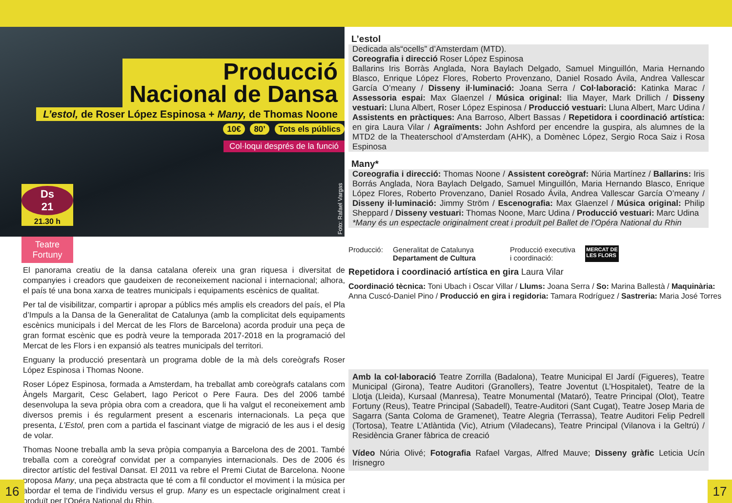Producció
Nacional de Dansa
L’estol, de Roser López Espinosa + Many, de Thomas Noone
10€ 80’ Tots els públics
Col·loqui després de la funció
Ds
21
21.30 h
Foto: Rafael Vargas
Teatre
Fortuny
El panorama creatiu de la dansa catalana ofereix una gran riquesa i diversitat de companyies i creadors que gaudeixen de reconeixement nacional i internacional; alhora, el país té una bona xarxa de teatres municipals i equipaments escènics de qualitat.
Per tal de visibilitzar, compartir i apropar a públics més amplis els creadors del país, el Pla d’Impuls a la Dansa de la Generalitat de Catalunya (amb la complicitat dels equipaments escènics municipals i del Mercat de les Flors de Barcelona) acorda produir una peça de gran format escènic que es podrà veure la temporada 2017-2018 en la programació del Mercat de les Flors i en expansió als teatres municipals del territori.
Enguany la producció presentarà un programa doble de la mà dels coreògrafs Roser López Espinosa i Thomas Noone.
Roser López Espinosa, formada a Amsterdam, ha treballat amb coreògrafs catalans com Àngels Margarit, Cesc Gelabert, Iago Pericot o Pere Faura. Des del 2006 també desenvolupa la seva pròpia obra com a creadora, que li ha valgut el reconeixement amb diversos premis i és regularment present a escenaris internacionals. La peça que presenta, L’Estol, pren com a partida el fascinant viatge de migració de les aus i el desig de volar.
Thomas Noone treballa amb la seva pròpia companyia a Barcelona des de 2001. També treballa com a coreògraf convidat per a companyies internacionals. Des de 2006 és director artístic del festival Dansat. El 2011 va rebre el Premi Ciutat de Barcelona. Noone proposa Many, una peça abstracta que té com a fil conductor el moviment i la música per abordar el tema de l’individu versus el grup. Many es un espectacle originalment creat i produït per l’Opéra National du Rhin.
16
L’estol
Dedicada als“ocells” d’Amsterdam (MTD).
Coreografia i direcció Roser López Espinosa
Ballarins Iris Borràs Anglada, Nora Baylach Delgado, Samuel Minguillón, Maria Hernando Blasco, Enrique López Flores, Roberto Provenzano, Daniel Rosado Ávila, Andrea Vallescar García O’meany / Disseny il·luminació: Joana Serra / Col·laboració: Katinka Marac / Assessoria espai: Max Glaenzel / Música original: Ilia Mayer, Mark Drillich / Disseny vestuari: Lluna Albert, Roser López Espinosa / Producció vestuari: Lluna Albert, Marc Udina / Assistents en pràctiques: Ana Barroso, Albert Bassas / Repetidora i coordinació artística: en gira Laura Vilar / Agraïments: John Ashford per encendre la guspira, als alumnes de la MTD2 de la Theaterschool d’Amsterdam (AHK), a Domènec López, Sergio Roca Saiz i Rosa Espinosa
Many*
Coreografia i direcció: Thomas Noone / Assistent coreògraf: Núria Martínez / Ballarins: Iris Borrás Anglada, Nora Baylach Delgado, Samuel Minguillón, Maria Hernando Blasco, Enrique López Flores, Roberto Provenzano, Daniel Rosado Ávila, Andrea Vallescar García O’meany / Disseny il·luminació: Jimmy Ström / Escenografia: Max Glaenzel / Música original: Philip Sheppard / Disseny vestuari: Thomas Noone, Marc Udina / Producció vestuari: Marc Udina
*Many és un espectacle originalment creat i produït pel Ballet de l’Opéra National du Rhin
Producció: Generalitat de Catalunya
Departament de Cultura
Producció executiva
i coordinació:
MERCAT DE
LES FLORS
Repetidora i coordinació artística en gira Laura Vilar
Coordinació tècnica: Toni Ubach i Oscar Villar / Llums: Joana Serra / So: Marina Ballestà / Maquinària: Anna Cuscó-Daniel Pino / Producció en gira i regidoria: Tamara Rodríguez / Sastreria: Maria José Torres
Amb la col·laboració Teatre Zorrilla (Badalona), Teatre Municipal El Jardí (Figueres), Teatre Municipal (Girona), Teatre Auditori (Granollers), Teatre Joventut (L’Hospitalet), Teatre de la Llotja (Lleida), Kursaal (Manresa), Teatre Monumental (Mataró), Teatre Principal (Olot), Teatre Fortuny (Reus), Teatre Principal (Sabadell), Teatre-Auditori (Sant Cugat), Teatre Josep Maria de Sagarra (Santa Coloma de Gramenet), Teatre Alegria (Terrassa), Teatre Auditori Felip Pedrell (Tortosa), Teatre L’Atlàntida (Vic), Atrium (Viladecans), Teatre Principal (Vilanova i la Geltrú) / Residència Graner fàbrica de creació
Vídeo Núria Olivé; Fotografia Rafael Vargas, Alfred Mauve; Disseny gràfic Leticia Ucín Irisnegro
17